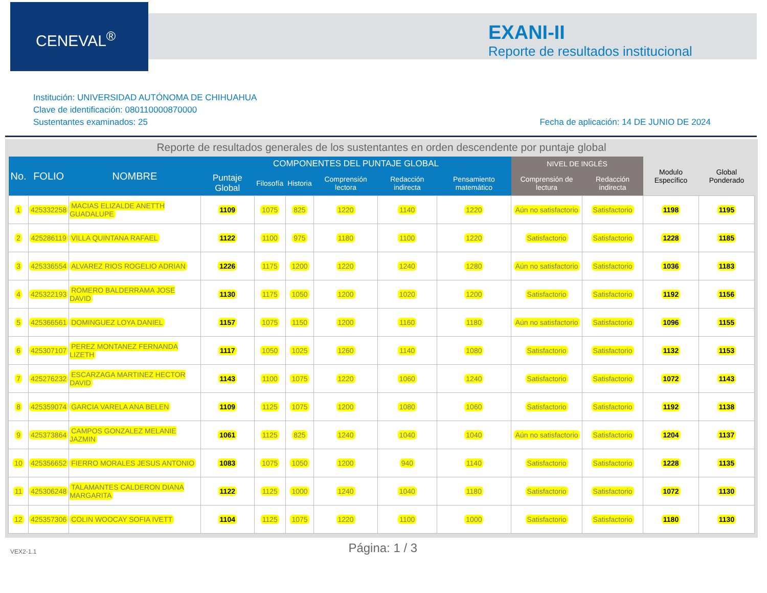CENEVAL<sup>®</sup>
EXANI-II
Reporte de resultados institucional
Institución: UNIVERSIDAD AUTÓNOMA DE CHIHUAHUA
Clave de identificación: 080110000870000
Sustentantes examinados: 25
Fecha de aplicación: 14 DE JUNIO DE 2024
Reporte de resultados generales de los sustentantes en orden descendente por puntaje global
| No. | FOLIO | NOMBRE | COMPONENTES DEL PUNTAJE GLOBAL | | | | | | NIVEL DE INGLÉS | | Modulo Específico | Global Ponderado |
| --- | --- | --- | --- | --- | --- | --- | --- | --- | --- | --- | --- | --- |
| | | | Puntaje Global | Filosofía | Historia | Comprensión lectora | Redacción indirecta | Pensamiento matemático | Comprensión de lectura | Redacción indirecta | | |
| 1 | 425332258 | MACIAS ELIZALDE ANETTH GUADALUPE | 1109 | 1075 | 825 | 1220 | 1140 | 1220 | Aún no satisfactorio | Satisfactorio | 1198 | 1195 |
| 2 | 425286119 | VILLA QUINTANA RAFAEL | 1122 | 1100 | 975 | 1180 | 1100 | 1220 | Satisfactorio | Satisfactorio | 1228 | 1185 |
| 3 | 425336554 | ALVAREZ RIOS ROGELIO ADRIAN | 1226 | 1175 | 1200 | 1220 | 1240 | 1280 | Aún no satisfactorio | Satisfactorio | 1036 | 1183 |
| 4 | 425322193 | ROMERO BALDERRAMA JOSE DAVID | 1130 | 1175 | 1050 | 1200 | 1020 | 1200 | Satisfactorio | Satisfactorio | 1192 | 1156 |
| 5 | 425366561 | DOMINGUEZ LOYA DANIEL | 1157 | 1075 | 1150 | 1200 | 1160 | 1180 | Aún no satisfactorio | Satisfactorio | 1096 | 1155 |
| 6 | 425307107 | PEREZ MONTANEZ FERNANDA LIZETH | 1117 | 1050 | 1025 | 1260 | 1140 | 1080 | Satisfactorio | Satisfactorio | 1132 | 1153 |
| 7 | 425276232 | ESCARZAGA MARTINEZ HECTOR DAVID | 1143 | 1100 | 1075 | 1220 | 1060 | 1240 | Satisfactorio | Satisfactorio | 1072 | 1143 |
| 8 | 425359074 | GARCIA VARELA ANA BELEN | 1109 | 1125 | 1075 | 1200 | 1080 | 1060 | Satisfactorio | Satisfactorio | 1192 | 1138 |
| 9 | 425373864 | CAMPOS GONZALEZ MELANIE JAZMIN | 1061 | 1125 | 825 | 1240 | 1040 | 1040 | Aún no satisfactorio | Satisfactorio | 1204 | 1137 |
| 10 | 425356652 | FIERRO MORALES JESUS ANTONIO | 1083 | 1075 | 1050 | 1200 | 940 | 1140 | Satisfactorio | Satisfactorio | 1228 | 1135 |
| 11 | 425306248 | TALAMANTES CALDERON DIANA MARGARITA | 1122 | 1125 | 1000 | 1240 | 1040 | 1180 | Satisfactorio | Satisfactorio | 1072 | 1130 |
| 12 | 425357306 | COLIN WOOCAY SOFIA IVETT | 1104 | 1125 | 1075 | 1220 | 1100 | 1000 | Satisfactorio | Satisfactorio | 1180 | 1130 |
VEX2-1.1
Página: 1 / 3